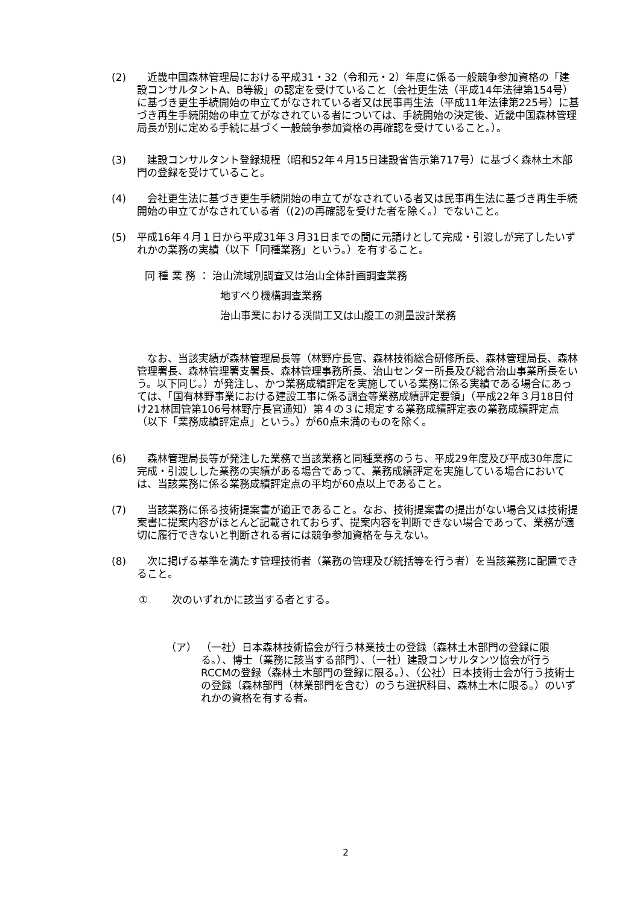(2) 　近畿中国森林管理局における平成31・32（令和元・2）年度に係る一般競争参加資格の「建設コンサルタントA、B等級」の認定を受けていること（会社更生法（平成14年法律第154号）に基づき更生手続開始の申立てがなされている者又は民事再生法（平成11年法律第225号）に基づき再生手続開始の申立てがなされている者については、手続開始の決定後、近畿中国森林管理局長が別に定める手続に基づく一般競争参加資格の再確認を受けていること。）。
(3) 　建設コンサルタント登録規程（昭和52年４月15日建設省告示第717号）に基づく森林土木部門の登録を受けていること。
(4) 　会社更生法に基づき更生手続開始の申立てがなされている者又は民事再生法に基づき再生手続開始の申立てがなされている者（(2)の再確認を受けた者を除く。）でないこと。
(5) 平成16年４月１日から平成31年３月31日までの間に元請けとして完成・引渡しが完了したいずれかの業務の実績（以下「同種業務」という。）を有すること。
同 種 業 務 ： 治山流域別調査又は治山全体計画調査業務
地すべり機構調査業務
治山事業における渓間工又は山腹工の測量設計業務
　なお、当該実績が森林管理局長等（林野庁長官、森林技術総合研修所長、森林管理局長、森林管理署長、森林管理署支署長、森林管理事務所長、治山センター所長及び総合治山事業所長をいう。以下同じ。）が発注し、かつ業務成績評定を実施している業務に係る実績である場合にあっては、「国有林野事業における建設工事に係る調査等業務成績評定要領」（平成22年３月18日付け21林国管第106号林野庁長官通知）第４の３に規定する業務成績評定表の業務成績評定点（以下「業務成績評定点」という。）が60点未満のものを除く。
(6) 　森林管理局長等が発注した業務で当該業務と同種業務のうち、平成29年度及び平成30年度に完成・引渡しした業務の実績がある場合であって、業務成績評定を実施している場合においては、当該業務に係る業務成績評定点の平均が60点以上であること。
(7) 　当該業務に係る技術提案書が適正であること。なお、技術提案書の提出がない場合又は技術提案書に提案内容がほとんど記載されておらず、提案内容を判断できない場合であって、業務が適切に履行できないと判断される者には競争参加資格を与えない。
(8) 　次に掲げる基準を満たす管理技術者（業務の管理及び統括等を行う者）を当該業務に配置できること。
① 次のいずれかに該当する者とする。
（ア） （一社）日本森林技術協会が行う林業技士の登録（森林土木部門の登録に限る。）、博士（業務に該当する部門）、（一社）建設コンサルタンツ協会が行うRCCMの登録（森林土木部門の登録に限る。）、（公社）日本技術士会が行う技術士の登録（森林部門（林業部門を含む）のうち選択科目、森林土木に限る。）のいずれかの資格を有する者。
2